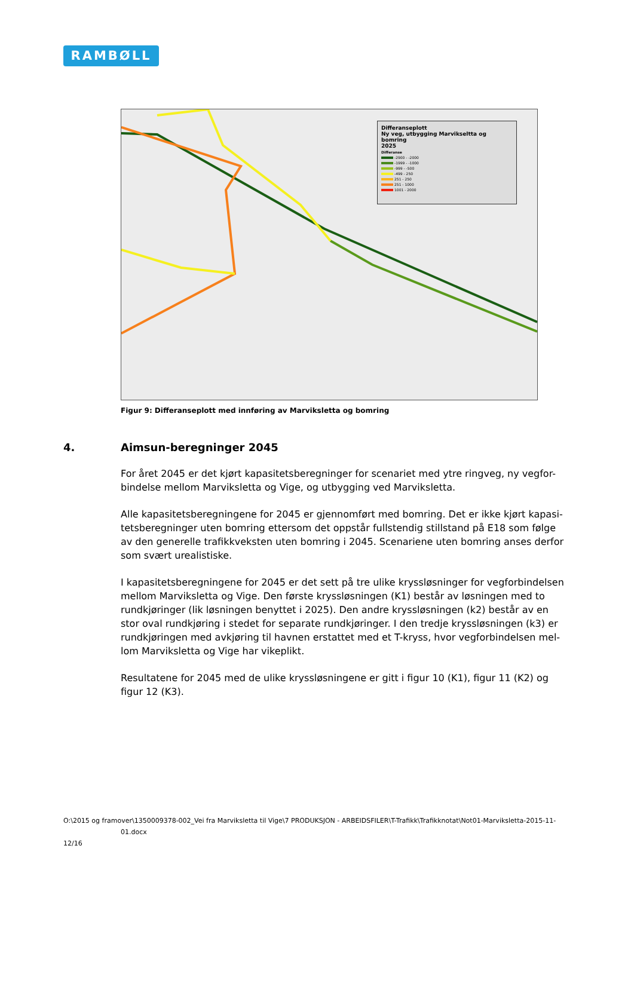RAMBØLL
Differanseplott
Ny veg, utbygging Marvikseltta og bomring
2025
Differanse
-2900 - -2000
-1999 - -1000
-999 - -500
-499 - 250
251 - 250
251 - 1000
1001 - 2000
Figur 9: Differanseplott med innføring av Marviksletta og bomring
4. Aimsun-beregninger 2045
For året 2045 er det kjørt kapasitetsberegninger for scenariet med ytre ringveg, ny vegfor-bindelse mellom Marviksletta og Vige, og utbygging ved Marviksletta.
Alle kapasitetsberegningene for 2045 er gjennomført med bomring. Det er ikke kjørt kapasi-tetsberegninger uten bomring ettersom det oppstår fullstendig stillstand på E18 som følge av den generelle trafikkveksten uten bomring i 2045. Scenariene uten bomring anses derfor som svært urealistiske.
I kapasitetsberegningene for 2045 er det sett på tre ulike kryssløsninger for vegforbindelsen mellom Marviksletta og Vige. Den første kryssløsningen (K1) består av løsningen med to rundkjøringer (lik løsningen benyttet i 2025). Den andre kryssløsningen (k2) består av en stor oval rundkjøring i stedet for separate rundkjøringer. I den tredje kryssløsningen (k3) er rundkjøringen med avkjøring til havnen erstattet med et T-kryss, hvor vegforbindelsen mel-lom Marviksletta og Vige har vikeplikt.
Resultatene for 2045 med de ulike kryssløsningene er gitt i figur 10 (K1), figur 11 (K2) og figur 12 (K3).
O:\2015 og framover\1350009378-002_Vei fra Marviksletta til Vige\7 PRODUKSJON - ARBEIDSFILER\T-Trafikk\Trafikknotat\Not01-Marviksletta-2015-11-
01.docx
12/16